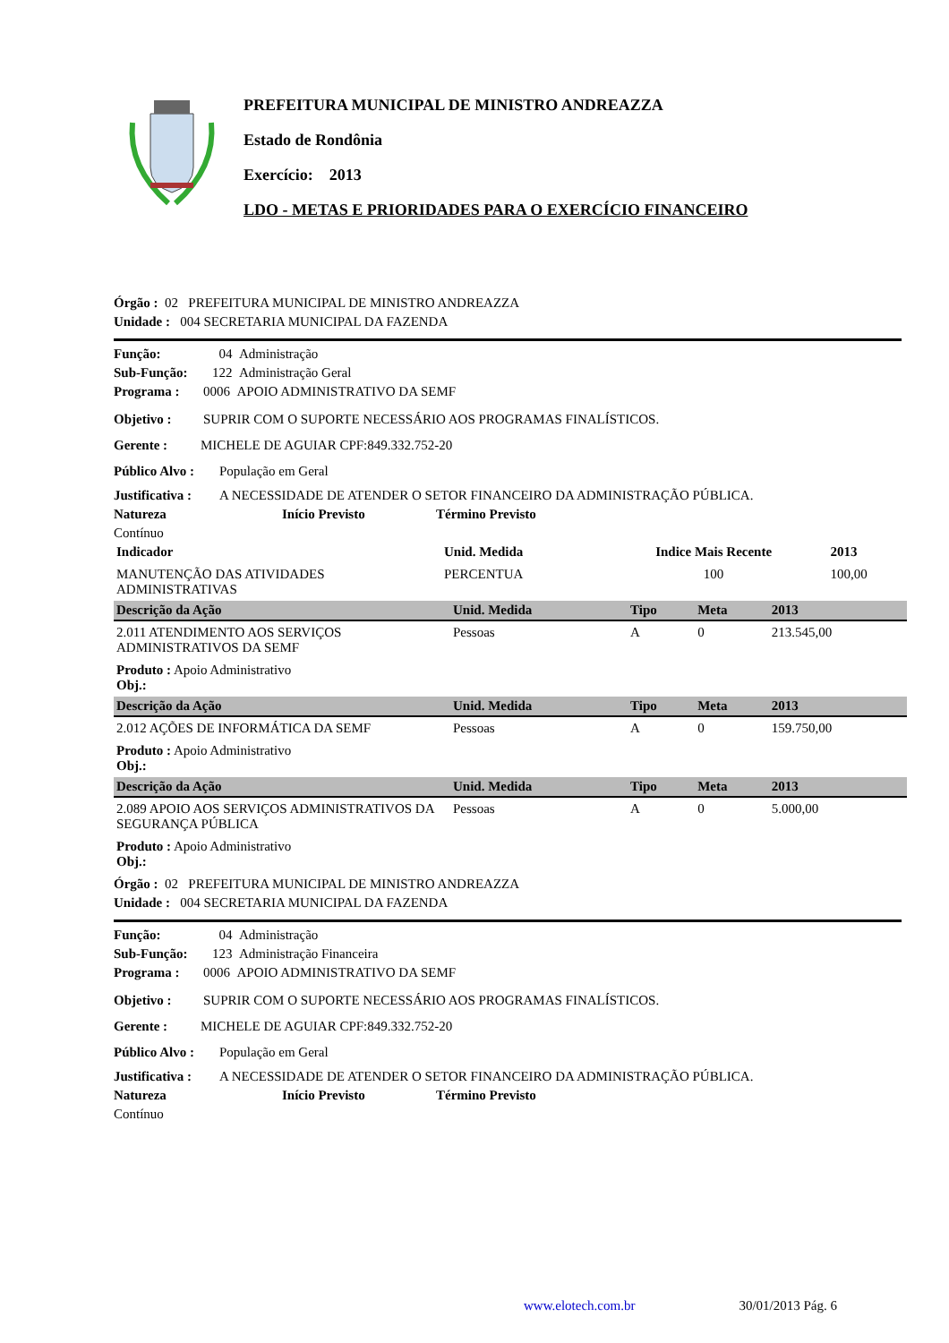PREFEITURA MUNICIPAL DE MINISTRO ANDREAZZA
Estado de Rondônia
Exercício: 2013
LDO - METAS E PRIORIDADES PARA O EXERCÍCIO FINANCEIRO
Órgão : 02 PREFEITURA MUNICIPAL DE MINISTRO ANDREAZZA
Unidade : 004 SECRETARIA MUNICIPAL DA FAZENDA
Função: 04 Administração
Sub-Função: 122 Administração Geral
Programa : 0006 APOIO ADMINISTRATIVO DA SEMF
Objetivo : SUPRIR COM O SUPORTE NECESSÁRIO AOS PROGRAMAS FINALÍSTICOS.
Gerente : MICHELE DE AGUIAR CPF:849.332.752-20
Público Alvo : População em Geral
Justificativa : A NECESSIDADE DE ATENDER O SETOR FINANCEIRO DA ADMINISTRAÇÃO PÚBLICA.
Natureza Início Previsto Término Previsto
Contínuo
| Indicador | Unid. Medida | Indice Mais Recente | 2013 |
| MANUTENÇÃO DAS ATIVIDADES ADMINISTRATIVAS | PERCENTUA | 100 | 100,00 |
| Descrição da Ação | Unid. Medida | Tipo | Meta | 2013 |
| --- | --- | --- | --- | --- |
| 2.011 ATENDIMENTO AOS SERVIÇOS ADMINISTRATIVOS DA SEMF | Pessoas | A | 0 | 213.545,00 |
| Produto : Apoio Administrativo Obj.: | | | | |
| Descrição da Ação | Unid. Medida | Tipo | Meta | 2013 |
| 2.012 AÇÕES DE INFORMÁTICA DA SEMF | Pessoas | A | 0 | 159.750,00 |
| Produto : Apoio Administrativo Obj.: | | | | |
| Descrição da Ação | Unid. Medida | Tipo | Meta | 2013 |
| 2.089 APOIO AOS SERVIÇOS ADMINISTRATIVOS DA SEGURANÇA PÚBLICA | Pessoas | A | 0 | 5.000,00 |
| Produto : Apoio Administrativo Obj.: | | | | |
Órgão : 02 PREFEITURA MUNICIPAL DE MINISTRO ANDREAZZA
Unidade : 004 SECRETARIA MUNICIPAL DA FAZENDA
Função: 04 Administração
Sub-Função: 123 Administração Financeira
Programa : 0006 APOIO ADMINISTRATIVO DA SEMF
Objetivo : SUPRIR COM O SUPORTE NECESSÁRIO AOS PROGRAMAS FINALÍSTICOS.
Gerente : MICHELE DE AGUIAR CPF:849.332.752-20
Público Alvo : População em Geral
Justificativa : A NECESSIDADE DE ATENDER O SETOR FINANCEIRO DA ADMINISTRAÇÃO PÚBLICA.
Natureza Início Previsto Término Previsto
Contínuo
www.elotech.com.br 30/01/2013 Pág. 6